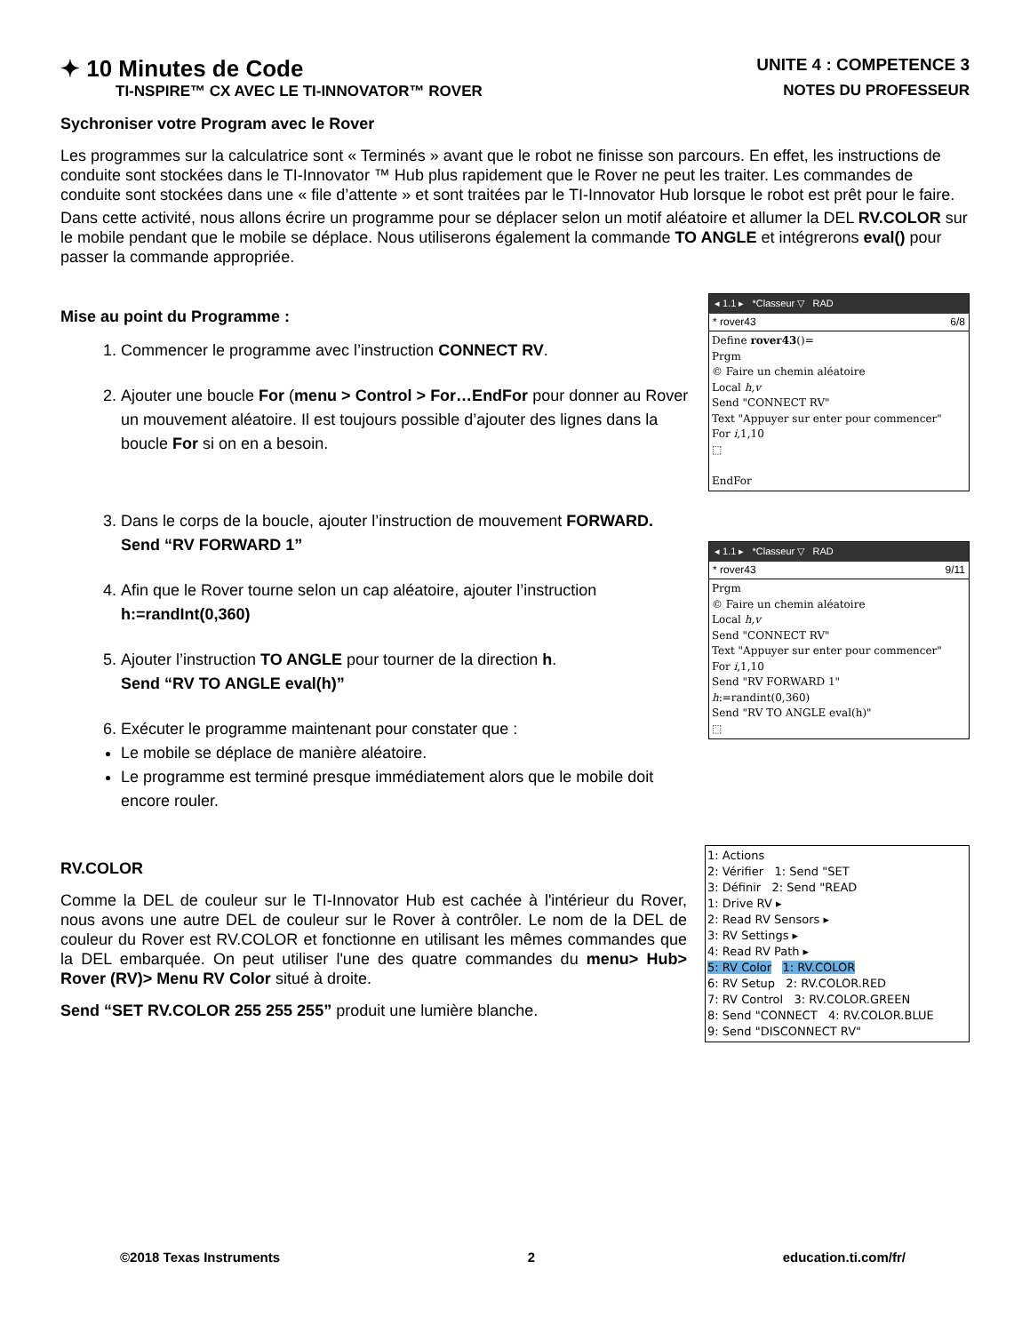✦ 10 Minutes de Code
TI-NSPIRE™ CX AVEC LE TI-INNOVATOR™ ROVER
UNITE 4 : COMPETENCE 3
NOTES DU PROFESSEUR
Sychroniser votre Program avec le Rover
Les programmes sur la calculatrice sont « Terminés » avant que le robot ne finisse son parcours. En effet, les instructions de conduite sont stockées dans le TI-Innovator ™ Hub plus rapidement que le Rover ne peut les traiter. Les commandes de conduite sont stockées dans une « file d’attente » et sont traitées par le TI-Innovator Hub lorsque le robot est prêt pour le faire.
Dans cette activité, nous allons écrire un programme pour se déplacer selon un motif aléatoire et allumer la DEL RV.COLOR sur le mobile pendant que le mobile se déplace. Nous utiliserons également la commande TO ANGLE et intégrerons eval() pour passer la commande appropriée.
Mise au point du Programme :
1. Commencer le programme avec l’instruction CONNECT RV.
2. Ajouter une boucle For (menu > Control > For…EndFor pour donner au Rover un mouvement aléatoire. Il est toujours possible d’ajouter des lignes dans la boucle For si on en a besoin.
◂ 1.1 ▸ *Classeur ▽ RAD
* rover43 6/8
Define rover43()=
Prgm
© Faire un chemin aléatoire
Local h,v
Send "CONNECT RV"
Text "Appuyer sur enter pour commencer"
For i,1,10
⬚
EndFor
3. Dans le corps de la boucle, ajouter l’instruction de mouvement FORWARD.
Send “RV FORWARD 1”
4. Afin que le Rover tourne selon un cap aléatoire, ajouter l’instruction
h:=randInt(0,360)
5. Ajouter l’instruction TO ANGLE pour tourner de la direction h.
Send “RV TO ANGLE eval(h)”
6. Exécuter le programme maintenant pour constater que :
Le mobile se déplace de manière aléatoire.
Le programme est terminé presque immédiatement alors que le mobile doit encore rouler.
◂ 1.1 ▸ *Classeur ▽ RAD
* rover43 9/11
Prgm
© Faire un chemin aléatoire
Local h,v
Send "CONNECT RV"
Text "Appuyer sur enter pour commencer"
For i,1,10
Send "RV FORWARD 1"
h:=randint(0,360)
Send "RV TO ANGLE eval(h)"
⬚
RV.COLOR
Comme la DEL de couleur sur le TI-Innovator Hub est cachée à l'intérieur du Rover, nous avons une autre DEL de couleur sur le Rover à contrôler. Le nom de la DEL de couleur du Rover est RV.COLOR et fonctionne en utilisant les mêmes commandes que la DEL embarquée. On peut utiliser l'une des quatre commandes du menu> Hub> Rover (RV)> Menu RV Color situé à droite.
Send “SET RV.COLOR 255 255 255” produit une lumière blanche.
1: Actions
2: Vérifier 1: Send "SET
3: Définir 2: Send "READ
1: Drive RV ▸
2: Read RV Sensors ▸
3: RV Settings ▸
4: Read RV Path ▸
5: RV Color 1: RV.COLOR
6: RV Setup 2: RV.COLOR.RED
7: RV Control 3: RV.COLOR.GREEN
8: Send "CONNECT 4: RV.COLOR.BLUE
9: Send "DISCONNECT RV"
©2018 Texas Instruments 2 education.ti.com/fr/